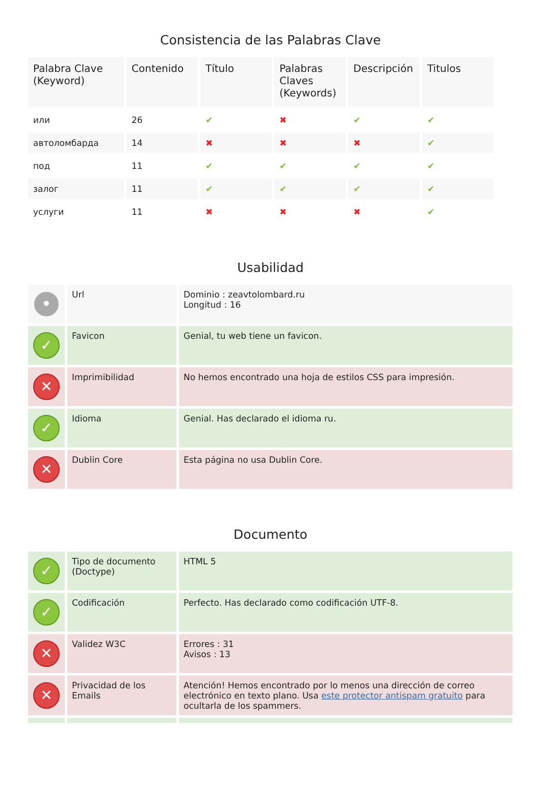Consistencia de las Palabras Clave
| Palabra Clave (Keyword) | Contenido | Título | Palabras Claves (Keywords) | Descripción | Titulos |
| --- | --- | --- | --- | --- | --- |
| или | 26 | ✔ | ✖ | ✔ | ✔ |
| автоломбарда | 14 | ✖ | ✖ | ✖ | ✔ |
| под | 11 | ✔ | ✔ | ✔ | ✔ |
| залог | 11 | ✔ | ✔ | ✔ | ✔ |
| услуги | 11 | ✖ | ✖ | ✖ | ✔ |
Usabilidad
| • | Url | Dominio : zeavtolombard.ru Longitud : 16 |
| ✓ | Favicon | Genial, tu web tiene un favicon. |
| ✕ | Imprimibilidad | No hemos encontrado una hoja de estilos CSS para impresión. |
| ✓ | Idioma | Genial. Has declarado el idioma ru. |
| ✕ | Dublin Core | Esta página no usa Dublin Core. |
Documento
| ✓ | Tipo de documento (Doctype) | HTML 5 |
| ✓ | Codificación | Perfecto. Has declarado como codificación UTF-8. |
| ✕ | Validez W3C | Errores : 31 Avisos : 13 |
| ✕ | Privacidad de los Emails | Atención! Hemos encontrado por lo menos una dirección de correo electrónico en texto plano. Usa este protector antispam gratuito para ocultarla de los spammers. |